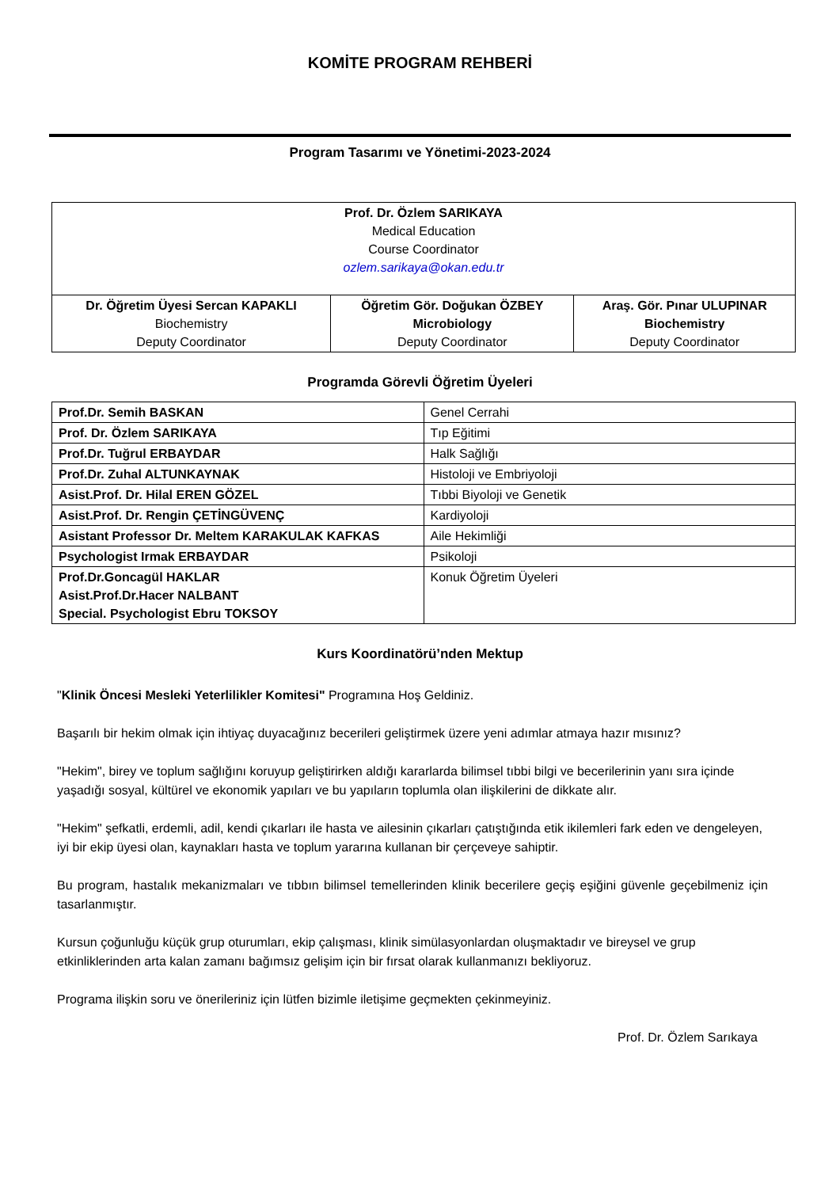KOMİTE PROGRAM REHBERİ
Program Tasarımı ve Yönetimi-2023-2024
| Prof. Dr. Özlem SARIKAYA Medical Education Course Coordinator ozlem.sarikaya@okan.edu.tr | | |
| Dr. Öğretim Üyesi Sercan KAPAKLI Biochemistry Deputy Coordinator | Öğretim Gör. Doğukan ÖZBEY Microbiology Deputy Coordinator | Araş. Gör. Pınar ULUPINAR Biochemistry Deputy Coordinator |
Programda Görevli Öğretim Üyeleri
| Prof.Dr. Semih BASKAN | Genel Cerrahi |
| Prof. Dr. Özlem SARIKAYA | Tıp Eğitimi |
| Prof.Dr. Tuğrul ERBAYDAR | Halk Sağlığı |
| Prof.Dr. Zuhal ALTUNKAYNAK | Histoloji ve Embriyoloji |
| Asist.Prof. Dr. Hilal EREN GÖZEL | Tıbbi Biyoloji ve Genetik |
| Asist.Prof. Dr. Rengin ÇETİNGÜVENÇ | Kardiyoloji |
| Asistant Professor Dr. Meltem KARAKULAK KAFKAS | Aile Hekimliği |
| Psychologist Irmak ERBAYDAR | Psikoloji |
| Prof.Dr.Goncagül HAKLAR Asist.Prof.Dr.Hacer NALBANT Special. Psychologist Ebru TOKSOY | Konuk Öğretim Üyeleri |
Kurs Koordinatörü’nden Mektup
"Klinik Öncesi Mesleki Yeterlilikler Komitesi" Programına Hoş Geldiniz.
Başarılı bir hekim olmak için ihtiyaç duyacağınız becerileri geliştirmek üzere yeni adımlar atmaya hazır mısınız?
"Hekim", birey ve toplum sağlığını koruyup geliştirirken aldığı kararlarda bilimsel tıbbi bilgi ve becerilerinin yanı sıra içinde yaşadığı sosyal, kültürel ve ekonomik yapıları ve bu yapıların toplumla olan ilişkilerini de dikkate alır.
"Hekim" şefkatli, erdemli, adil, kendi çıkarları ile hasta ve ailesinin çıkarları çatıştığında etik ikilemleri fark eden ve dengeleyen, iyi bir ekip üyesi olan, kaynakları hasta ve toplum yararına kullanan bir çerçeveye sahiptir.
Bu program, hastalık mekanizmaları ve tıbbın bilimsel temellerinden klinik becerilere geçiş eşiğini güvenle geçebilmeniz için tasarlanmıştır.
Kursun çoğunluğu küçük grup oturumları, ekip çalışması, klinik simülasyonlardan oluşmaktadır ve bireysel ve grup etkinliklerinden arta kalan zamanı bağımsız gelişim için bir fırsat olarak kullanmanızı bekliyoruz.
Programa ilişkin soru ve önerileriniz için lütfen bizimle iletişime geçmekten çekinmeyiniz.
Prof. Dr. Özlem Sarıkaya